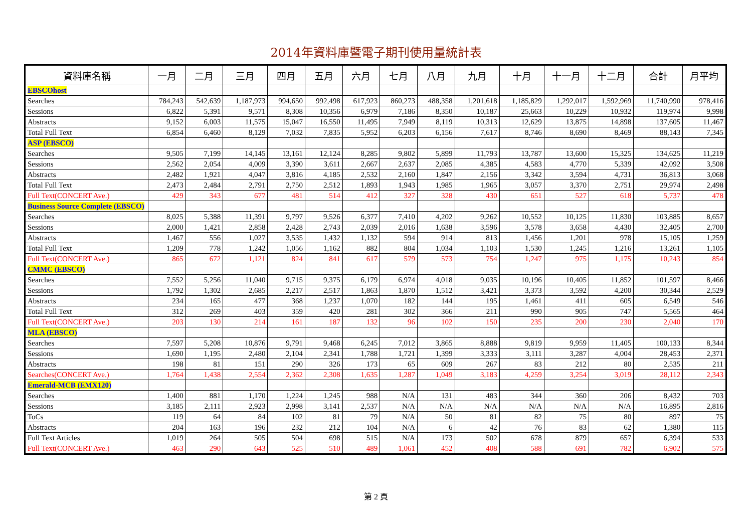2014年資料庫暨電子期刊使用量統計表
| 資料庫名稱 | 一月 | 二月 | 三月 | 四月 | 五月 | 六月 | 七月 | 八月 | 九月 | 十月 | 十一月 | 十二月 | 合計 | 月平均 |
| --- | --- | --- | --- | --- | --- | --- | --- | --- | --- | --- | --- | --- | --- | --- |
| EBSCOhost | | | | | | | | | | | | | | |
| Searches | 784,243 | 542,639 | 1,187,973 | 994,650 | 992,498 | 617,923 | 860,273 | 488,358 | 1,201,618 | 1,185,829 | 1,292,017 | 1,592,969 | 11,740,990 | 978,416 |
| Sessions | 6,822 | 5,391 | 9,571 | 8,308 | 10,356 | 6,979 | 7,186 | 8,350 | 10,187 | 25,663 | 10,229 | 10,932 | 119,974 | 9,998 |
| Abstracts | 9,152 | 6,003 | 11,575 | 15,047 | 16,550 | 11,495 | 7,949 | 8,119 | 10,313 | 12,629 | 13,875 | 14,898 | 137,605 | 11,467 |
| Total Full Text | 6,854 | 6,460 | 8,129 | 7,032 | 7,835 | 5,952 | 6,203 | 6,156 | 7,617 | 8,746 | 8,690 | 8,469 | 88,143 | 7,345 |
| ASP (EBSCO) | | | | | | | | | | | | | | |
| Searches | 9,505 | 7,199 | 14,145 | 13,161 | 12,124 | 8,285 | 9,802 | 5,899 | 11,793 | 13,787 | 13,600 | 15,325 | 134,625 | 11,219 |
| Sessions | 2,562 | 2,054 | 4,009 | 3,390 | 3,611 | 2,667 | 2,637 | 2,085 | 4,385 | 4,583 | 4,770 | 5,339 | 42,092 | 3,508 |
| Abstracts | 2,482 | 1,921 | 4,047 | 3,816 | 4,185 | 2,532 | 2,160 | 1,847 | 2,156 | 3,342 | 3,594 | 4,731 | 36,813 | 3,068 |
| Total Full Text | 2,473 | 2,484 | 2,791 | 2,750 | 2,512 | 1,893 | 1,943 | 1,985 | 1,965 | 3,057 | 3,370 | 2,751 | 29,974 | 2,498 |
| Full Text(CONCERT Ave.) | 429 | 343 | 677 | 481 | 514 | 412 | 327 | 328 | 430 | 651 | 527 | 618 | 5,737 | 478 |
| Business Source Complete (EBSCO) | | | | | | | | | | | | | | |
| Searches | 8,025 | 5,388 | 11,391 | 9,797 | 9,526 | 6,377 | 7,410 | 4,202 | 9,262 | 10,552 | 10,125 | 11,830 | 103,885 | 8,657 |
| Sessions | 2,000 | 1,421 | 2,858 | 2,428 | 2,743 | 2,039 | 2,016 | 1,638 | 3,596 | 3,578 | 3,658 | 4,430 | 32,405 | 2,700 |
| Abstracts | 1,467 | 556 | 1,027 | 3,535 | 1,432 | 1,132 | 594 | 914 | 813 | 1,456 | 1,201 | 978 | 15,105 | 1,259 |
| Total Full Text | 1,209 | 778 | 1,242 | 1,056 | 1,162 | 882 | 804 | 1,034 | 1,103 | 1,530 | 1,245 | 1,216 | 13,261 | 1,105 |
| Full Text(CONCERT Ave.) | 865 | 672 | 1,121 | 824 | 841 | 617 | 579 | 573 | 754 | 1,247 | 975 | 1,175 | 10,243 | 854 |
| CMMC (EBSCO) | | | | | | | | | | | | | | |
| Searches | 7,552 | 5,256 | 11,040 | 9,715 | 9,375 | 6,179 | 6,974 | 4,018 | 9,035 | 10,196 | 10,405 | 11,852 | 101,597 | 8,466 |
| Sessions | 1,792 | 1,302 | 2,685 | 2,217 | 2,517 | 1,863 | 1,870 | 1,512 | 3,421 | 3,373 | 3,592 | 4,200 | 30,344 | 2,529 |
| Abstracts | 234 | 165 | 477 | 368 | 1,237 | 1,070 | 182 | 144 | 195 | 1,461 | 411 | 605 | 6,549 | 546 |
| Total Full Text | 312 | 269 | 403 | 359 | 420 | 281 | 302 | 366 | 211 | 990 | 905 | 747 | 5,565 | 464 |
| Full Text(CONCERT Ave.) | 203 | 130 | 214 | 161 | 187 | 132 | 96 | 102 | 150 | 235 | 200 | 230 | 2,040 | 170 |
| MLA (EBSCO) | | | | | | | | | | | | | | |
| Searches | 7,597 | 5,208 | 10,876 | 9,791 | 9,468 | 6,245 | 7,012 | 3,865 | 8,888 | 9,819 | 9,959 | 11,405 | 100,133 | 8,344 |
| Sessions | 1,690 | 1,195 | 2,480 | 2,104 | 2,341 | 1,788 | 1,721 | 1,399 | 3,333 | 3,111 | 3,287 | 4,004 | 28,453 | 2,371 |
| Abstracts | 198 | 81 | 151 | 290 | 326 | 173 | 65 | 609 | 267 | 83 | 212 | 80 | 2,535 | 211 |
| Searches(CONCERT Ave.) | 1,764 | 1,438 | 2,554 | 2,362 | 2,308 | 1,635 | 1,287 | 1,049 | 3,183 | 4,259 | 3,254 | 3,019 | 28,112 | 2,343 |
| Emerald-MCB (EMX120) | | | | | | | | | | | | | | |
| Searches | 1,400 | 881 | 1,170 | 1,224 | 1,245 | 988 | N/A | 131 | 483 | 344 | 360 | 206 | 8,432 | 703 |
| Sessions | 3,185 | 2,111 | 2,923 | 2,998 | 3,141 | 2,537 | N/A | N/A | N/A | N/A | N/A | N/A | 16,895 | 2,816 |
| ToCs | 119 | 64 | 84 | 102 | 81 | 79 | N/A | 50 | 81 | 82 | 75 | 80 | 897 | 75 |
| Abstracts | 204 | 163 | 196 | 232 | 212 | 104 | N/A | 6 | 42 | 76 | 83 | 62 | 1,380 | 115 |
| Full Text Articles | 1,019 | 264 | 505 | 504 | 698 | 515 | N/A | 173 | 502 | 678 | 879 | 657 | 6,394 | 533 |
| Full Text(CONCERT Ave.) | 463 | 290 | 643 | 525 | 510 | 489 | 1,061 | 452 | 408 | 588 | 691 | 782 | 6,902 | 575 |
第 2 頁